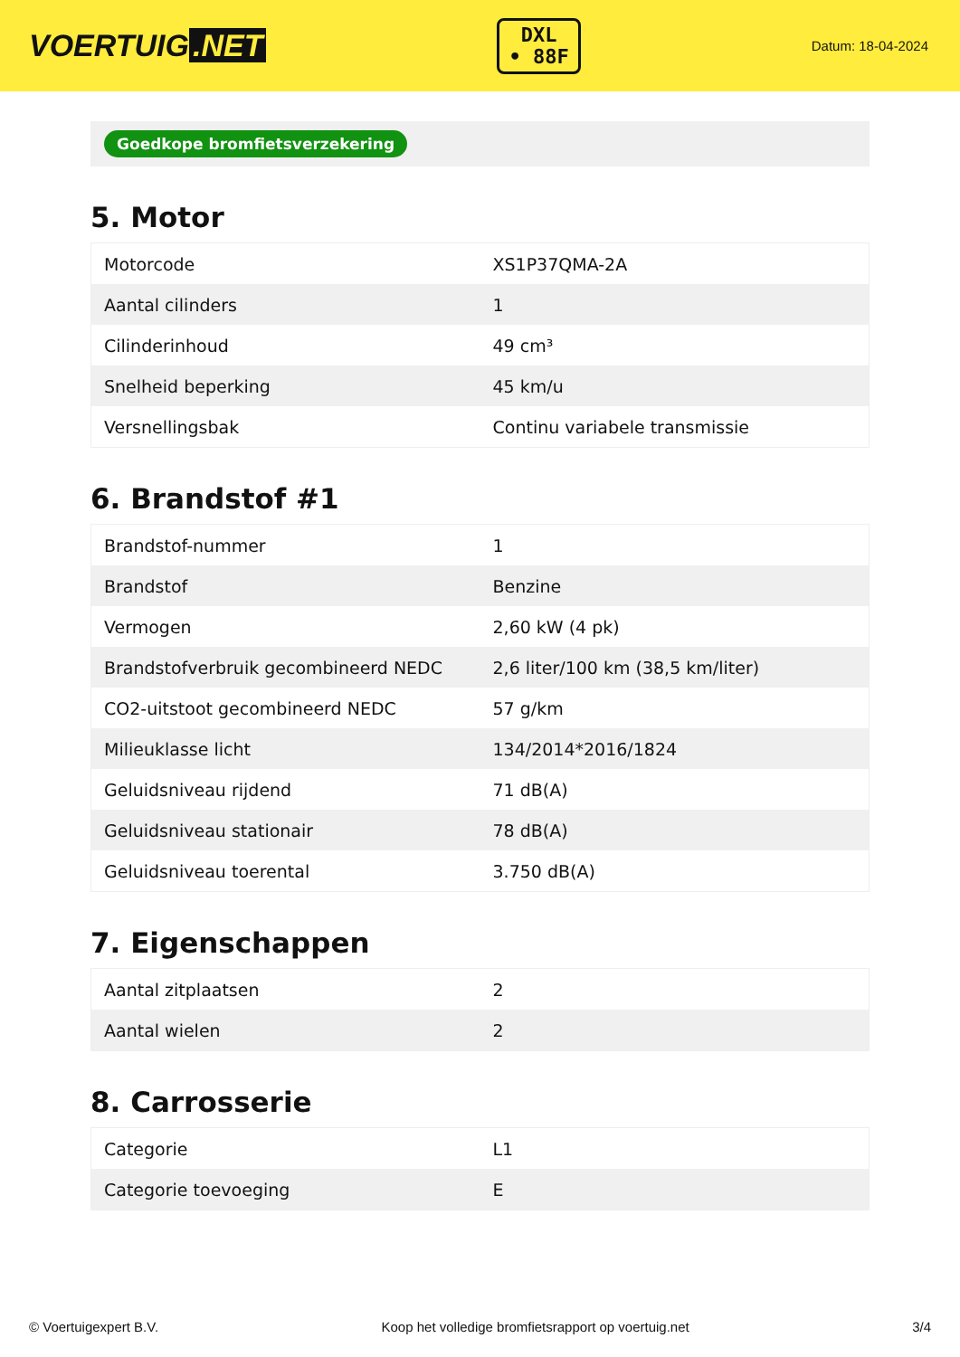VOERTUIG.NET
DXL
• 88F
Datum: 18-04-2024
Goedkope bromfietsverzekering
5. Motor
| Motorcode | XS1P37QMA-2A |
| Aantal cilinders | 1 |
| Cilinderinhoud | 49 cm³ |
| Snelheid beperking | 45 km/u |
| Versnellingsbak | Continu variabele transmissie |
6. Brandstof #1
| Brandstof-nummer | 1 |
| Brandstof | Benzine |
| Vermogen | 2,60 kW (4 pk) |
| Brandstofverbruik gecombineerd NEDC | 2,6 liter/100 km (38,5 km/liter) |
| CO2-uitstoot gecombineerd NEDC | 57 g/km |
| Milieuklasse licht | 134/2014*2016/1824 |
| Geluidsniveau rijdend | 71 dB(A) |
| Geluidsniveau stationair | 78 dB(A) |
| Geluidsniveau toerental | 3.750 dB(A) |
7. Eigenschappen
| Aantal zitplaatsen | 2 |
| Aantal wielen | 2 |
8. Carrosserie
| Categorie | L1 |
| Categorie toevoeging | E |
© Voertuigexpert B.V. Koop het volledige bromfietsrapport op voertuig.net 3/4